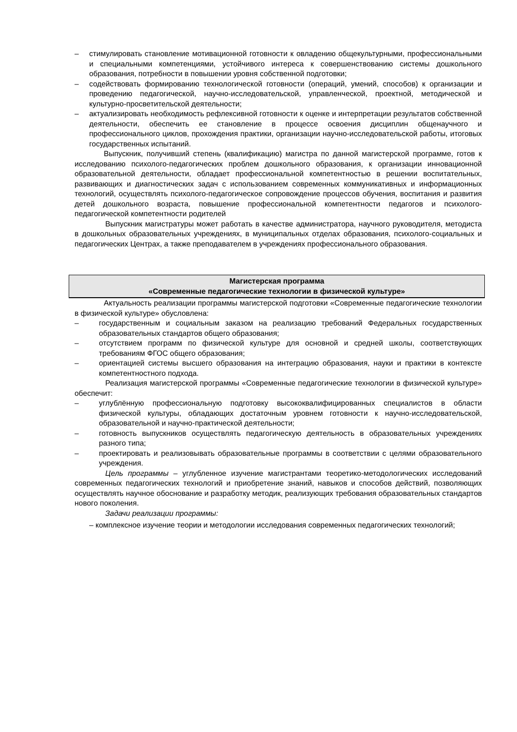– стимулировать становление мотивационной готовности к овладению общекультурными, профессиональными и специальными компетенциями, устойчивого интереса к совершенствованию системы дошкольного образования, потребности в повышении уровня собственной подготовки;
– содействовать формированию технологической готовности (операций, умений, способов) к организации и проведению педагогической, научно-исследовательской, управленческой, проектной, методической и культурно-просветительской деятельности;
– актуализировать необходимость рефлексивной готовности к оценке и интерпретации результатов собственной деятельности, обеспечить ее становление в процессе освоения дисциплин общенаучного и профессионального циклов, прохождения практики, организации научно-исследовательской работы, итоговых государственных испытаний.
Выпускник, получивший степень (квалификацию) магистра по данной магистерской программе, готов к исследованию психолого-педагогических проблем дошкольного образования, к организации инновационной образовательной деятельности, обладает профессиональной компетентностью в решении воспитательных, развивающих и диагностических задач с использованием современных коммуникативных и информационных технологий, осуществлять психолого-педагогическое сопровождение процессов обучения, воспитания и развития детей дошкольного возраста, повышение профессиональной компетентности педагогов и психолого-педагогической компетентности родителей
Выпускник магистратуры может работать в качестве администратора, научного руководителя, методиста в дошкольных образовательных учреждениях, в муниципальных отделах образования, психолого-социальных и педагогических Центрах, а также преподавателем в учреждениях профессионального образования.
Магистерская программа
«Современные педагогические технологии в физической культуре»
Актуальность реализации программы магистерской подготовки «Современные педагогические технологии в физической культуре» обусловлена:
– государственным и социальным заказом на реализацию требований Федеральных государственных образовательных стандартов общего образования;
– отсутствием программ по физической культуре для основной и средней школы, соответствующих требованиям ФГОС общего образования;
– ориентацией системы высшего образования на интеграцию образования, науки и практики в контексте компетентностного подхода.
Реализация магистерской программы «Современные педагогические технологии в физической культуре» обеспечит:
– углублённую профессиональную подготовку высококвалифицированных специалистов в области физической культуры, обладающих достаточным уровнем готовности к научно-исследовательской, образовательной и научно-практической деятельности;
– готовность выпускников осуществлять педагогическую деятельность в образовательных учреждениях разного типа;
– проектировать и реализовывать образовательные программы в соответствии с целями образовательного учреждения.
Цель программы – углубленное изучение магистрантами теоретико-методологических исследований современных педагогических технологий и приобретение знаний, навыков и способов действий, позволяющих осуществлять научное обоснование и разработку методик, реализующих требования образовательных стандартов нового поколения.
Задачи реализации программы:
– комплексное изучение теории и методологии исследования современных педагогических технологий;